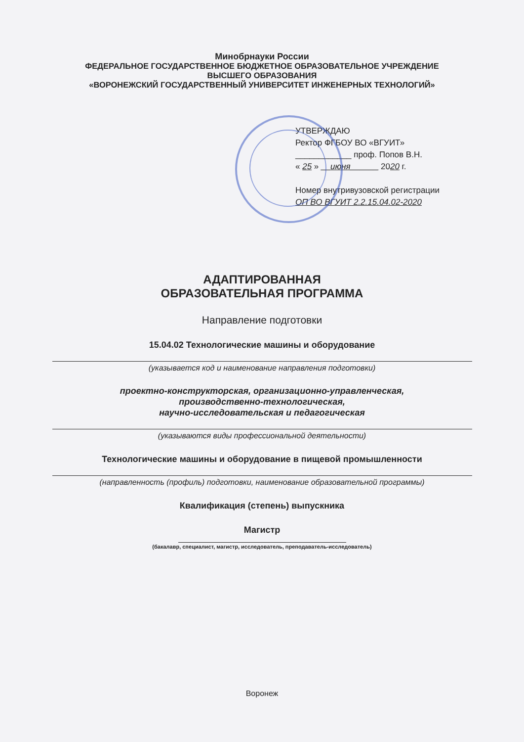Минобрнауки России
ФЕДЕРАЛЬНОЕ ГОСУДАРСТВЕННОЕ БЮДЖЕТНОЕ ОБРАЗОВАТЕЛЬНОЕ УЧРЕЖДЕНИЕ
ВЫСШЕГО ОБРАЗОВАНИЯ
«ВОРОНЕЖСКИЙ ГОСУДАРСТВЕННЫЙ УНИВЕРСИТЕТ ИНЖЕНЕРНЫХ ТЕХНОЛОГИЙ»
УТВЕРЖДАЮ
Ректор ФГБОУ ВО «ВГУИТ»
____________ проф. Попов В.Н.
« 25 » __июня______ 2020 г.
Номер внутривузовской регистрации
ОП ВО ВГУИТ 2.2.15.04.02-2020
АДАПТИРОВАННАЯ
ОБРАЗОВАТЕЛЬНАЯ ПРОГРАММА
Направление подготовки
15.04.02 Технологические машины и оборудование
(указывается код и наименование направления подготовки)
проектно-конструкторская, организационно-управленческая,
производственно-технологическая,
научно-исследовательская и педагогическая
(указываются виды профессиональной деятельности)
Технологические машины и оборудование в пищевой промышленности
(направленность (профиль) подготовки, наименование образовательной программы)
Квалификация (степень) выпускника
Магистр
(бакалавр, специалист, магистр, исследователь, преподаватель-исследователь)
Воронеж